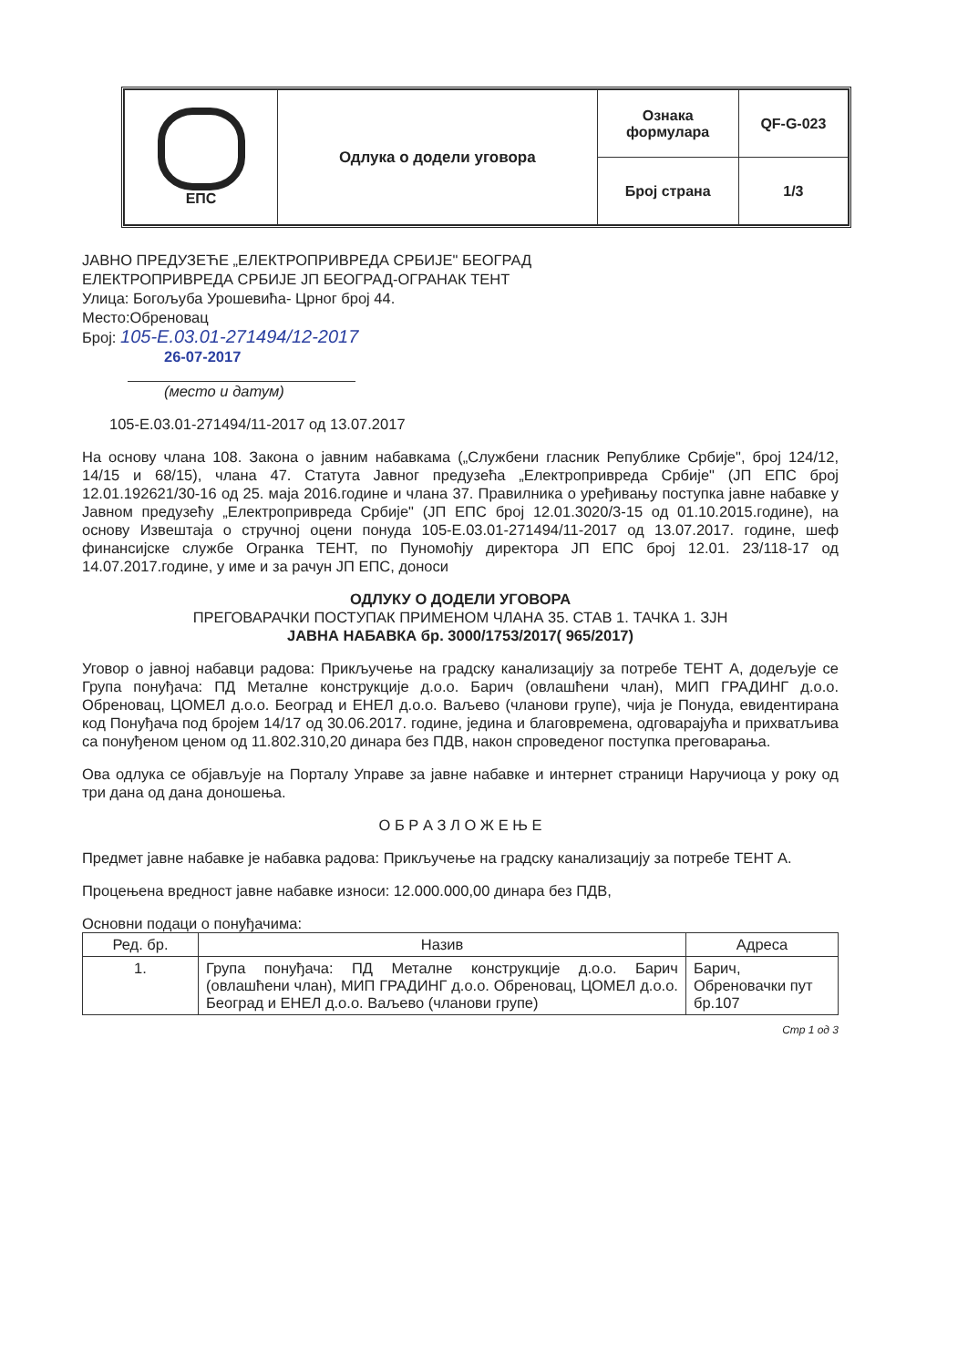| ЕПС | Одлука о додели уговора | Ознака формулара | QF-G-023 |
| | | Број страна | 1/3 |
ЈАВНО ПРЕДУЗЕЋЕ „ЕЛЕКТРОПРИВРЕДА СРБИЈЕ" БЕОГРАД
ЕЛЕКТРОПРИВРЕДА СРБИЈЕ ЈП БЕОГРАД-ОГРАНАК ТЕНТ
Улица: Богољуба Урошевића- Црног број 44.
Место:Обреновац
Број: 105-Е.03.01-271494/12-2017
26-07-2017
(место и датум)
105-Е.03.01-271494/11-2017 од 13.07.2017
На основу члана 108. Закона о јавним набавкама („Службени гласник Републике Србије", број 124/12, 14/15 и 68/15), члана 47. Статута Јавног предузећа „Електропривреда Србије" (ЈП ЕПС број 12.01.192621/30-16 од 25. маја 2016.године и члана 37. Правилника о уређивању поступка јавне набавке у Јавном предузећу „Електропривреда Србије" (ЈП ЕПС број 12.01.3020/3-15 од 01.10.2015.године), на основу Извештаја о стручној оцени понуда 105-Е.03.01-271494/11-2017 од 13.07.2017. године, шеф финансијске службе Огранка ТЕНТ, по Пуномоћју директора ЈП ЕПС број 12.01. 23/118-17 од 14.07.2017.године, у име и за рачун ЈП ЕПС, доноси
ОДЛУКУ О ДОДЕЛИ УГОВОРА
ПРЕГОВАРАЧКИ ПОСТУПАК ПРИМЕНОМ ЧЛАНА 35. СТАВ 1. ТАЧКА 1. ЗЈН
ЈАВНА НАБАВКА бр. 3000/1753/2017( 965/2017)
Уговор о јавној набавци радова: Прикључење на градску канализацију за потребе ТЕНТ А, додељује се Група понуђача: ПД Металне конструкције д.о.о. Барич (овлашћени члан), МИП ГРАДИНГ д.о.о. Обреновац, ЦОМЕЛ д.о.о. Београд и ЕНЕЛ д.о.о. Ваљево (чланови групе), чија је Понуда, евидентирана код Понуђача под бројем 14/17 од 30.06.2017. године, једина и благовремена, одговарајућа и прихватљива са понуђеном ценом од 11.802.310,20 динара без ПДВ, након спроведеног поступка преговарања.
Ова одлука се објављује на Порталу Управе за јавне набавке и интернет страници Наручиоца у року од три дана од дана доношења.
О Б Р А З Л О Ж Е Њ Е
Предмет јавне набавке је набавка радова: Прикључење на градску канализацију за потребе ТЕНТ А.
Процењена вредност јавне набавке износи: 12.000.000,00 динара без ПДВ,
Основни подаци о понуђачима:
| Ред. бр. | Назив | Адреса |
| --- | --- | --- |
| 1. | Група понуђача: ПД Металне конструкције д.о.о. Барич (овлашћени члан), МИП ГРАДИНГ д.о.о. Обреновац, ЦОМЕЛ д.о.о. Београд и ЕНЕЛ д.о.о. Ваљево (чланови групе) | Барич, Обреновачки пут бр.107 |
Стр 1 од 3